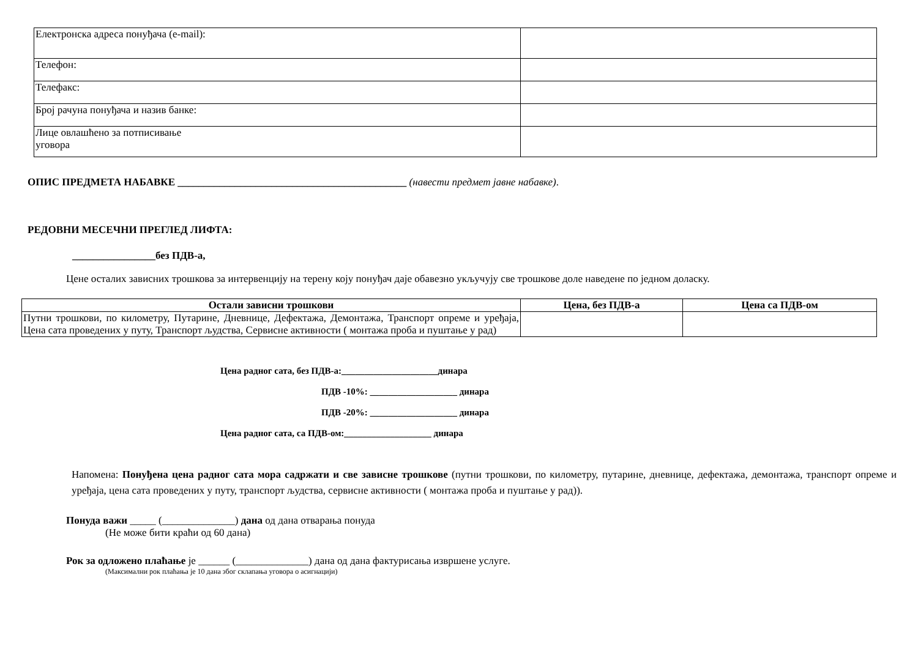| Електронска адреса понуђача (е-mail): | |
| Телефон: | |
| Телефакс: | |
| Број рачуна понуђача и назив банке: | |
| Лице овлашћено за потписивање уговора | |
ОПИС ПРЕДМЕТА НАБАВКЕ ____________________________________________ (навести предмет јавне набавке).
РЕДОВНИ МЕСЕЧНИ ПРЕГЛЕД ЛИФТА:
________________без ПДВ-а,
Цене осталих зависних трошкова за интервенцију на терену коју понуђач даје обавезно укључују све трошкове доле наведене по једном доласку.
| Остали зависни трошкови | Цена, без ПДВ-а | Цена са ПДВ-ом |
| --- | --- | --- |
| Путни трошкови, по километру, Путарине, Дневнице, Дефектажа, Демонтажа, Транспорт опреме и уређаја, Цена сата проведених у путу, Транспорт људства, Сервисне активности ( монтажа проба и пуштање у рад) | | |
Цена радног сата, без ПДВ-а:_____________________динара
ПДВ -10%: ___________________ динара
ПДВ -20%: ___________________ динара
Цена радног сата, са ПДВ-ом:___________________ динара
Напомена: Понуђена цена радног сата мора садржати и све зависне трошкове (путни трошкови, по километру, путарине, дневнице, дефектажа, демонтажа, транспорт опреме и уређаја, цена сата проведених у путу, транспорт људства, сервисне активности ( монтажа проба и пуштање у рад)).
Понуда важи _____ (______________) дана од дана отварања понуда
(Не може бити краћи од 60 дана)
Рок за одложено плаћање је ______ (______________) дана од дана фактурисања извршене услуге.
(Максимални рок плаћања је 10 дана због склапања уговора о асигнацији)